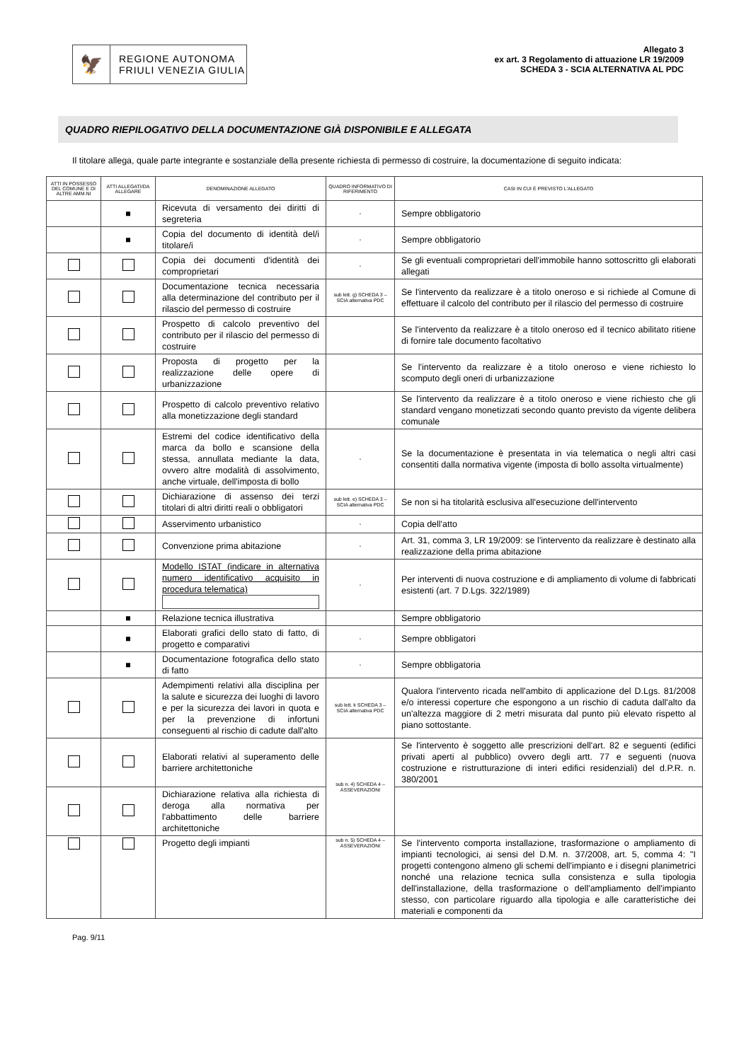🦅
REGIONE AUTONOMA
FRIULI VENEZIA GIULIA
Allegato 3
ex art. 3 Regolamento di attuazione LR 19/2009
SCHEDA 3 - SCIA ALTERNATIVA AL PDC
QUADRO RIEPILOGATIVO DELLA DOCUMENTAZIONE GIÀ DISPONIBILE E ALLEGATA
Il titolare allega, quale parte integrante e sostanziale della presente richiesta di permesso di costruire, la documentazione di seguito indicata:
| ATTI IN POSSESSO DEL COMUNE E DI ALTRE AMM.NI | ATTI ALLEGATI/DA ALLEGARE | DENOMINAZIONE ALLEGATO | QUADRO INFORMATIVO DI RIFERIMENTO | CASI IN CUI È PREVISTO L'ALLEGATO |
| --- | --- | --- | --- | --- |
| | ■ | Ricevuta di versamento dei diritti di segreteria | - | Sempre obbligatorio |
| | ■ | Copia del documento di identità del/i titolare/i | - | Sempre obbligatorio |
| | | Copia dei documenti d'identità dei comproprietari | - | Se gli eventuali comproprietari dell'immobile hanno sottoscritto gli elaborati allegati |
| | | Documentazione tecnica necessaria alla determinazione del contributo per il rilascio del permesso di costruire | sub lett. g) SCHEDA 3 – SCIA alternativa PDC | Se l'intervento da realizzare è a titolo oneroso e si richiede al Comune di effettuare il calcolo del contributo per il rilascio del permesso di costruire |
| | | Prospetto di calcolo preventivo del contributo per il rilascio del permesso di costruire | | Se l'intervento da realizzare è a titolo oneroso ed il tecnico abilitato ritiene di fornire tale documento facoltativo |
| | | Proposta di progetto per la realizzazione delle opere di urbanizzazione | | Se l'intervento da realizzare è a titolo oneroso e viene richiesto lo scomputo degli oneri di urbanizzazione |
| | | Prospetto di calcolo preventivo relativo alla monetizzazione degli standard | | Se l'intervento da realizzare è a titolo oneroso e viene richiesto che gli standard vengano monetizzati secondo quanto previsto da vigente delibera comunale |
| | | Estremi del codice identificativo della marca da bollo e scansione della stessa, annullata mediante la data, ovvero altre modalità di assolvimento, anche virtuale, dell'imposta di bollo | - | Se la documentazione è presentata in via telematica o negli altri casi consentiti dalla normativa vigente (imposta di bollo assolta virtualmente) |
| | | Dichiarazione di assenso dei terzi titolari di altri diritti reali o obbligatori | sub lett. e) SCHEDA 3 –SCIA alternativa PDC | Se non si ha titolarità esclusiva all'esecuzione dell'intervento |
| | | Asservimento urbanistico | - | Copia dell'atto |
| | | Convenzione prima abitazione | - | Art. 31, comma 3, LR 19/2009: se l'intervento da realizzare è destinato alla realizzazione della prima abitazione |
| | | Modello ISTAT (indicare in alternativa numero identificativo acquisito in procedura telematica) | - | Per interventi di nuova costruzione e di ampliamento di volume di fabbricati esistenti (art. 7 D.Lgs. 322/1989) |
| | ■ | Relazione tecnica illustrativa | | Sempre obbligatorio |
| | ■ | Elaborati grafici dello stato di fatto, di progetto e comparativi | - | Sempre obbligatori |
| | ■ | Documentazione fotografica dello stato di fatto | - | Sempre obbligatoria |
| | | Adempimenti relativi alla disciplina per la salute e sicurezza dei luoghi di lavoro e per la sicurezza dei lavori in quota e per la prevenzione di infortuni conseguenti al rischio di cadute dall'alto | sub lett. k SCHEDA 3 –SCIA alternativa PDC | Qualora l'intervento ricada nell'ambito di applicazione del D.Lgs. 81/2008 e/o interessi coperture che espongono a un rischio di caduta dall'alto da un'altezza maggiore di 2 metri misurata dal punto più elevato rispetto al piano sottostante. |
| | | Elaborati relativi al superamento delle barriere architettoniche | sub n. 4) SCHEDA 4 – ASSEVERAZIONI | Se l'intervento è soggetto alle prescrizioni dell'art. 82 e seguenti (edifici privati aperti al pubblico) ovvero degli artt. 77 e seguenti (nuova costruzione e ristrutturazione di interi edifici residenziali) del d.P.R. n. 380/2001 |
| | | Dichiarazione relativa alla richiesta di deroga alla normativa per l'abbattimento delle barriere architettoniche | | |
| | | Progetto degli impianti | sub n. 5) SCHEDA 4 – ASSEVERAZIONI | Se l'intervento comporta installazione, trasformazione o ampliamento di impianti tecnologici, ai sensi del D.M. n. 37/2008, art. 5, comma 4: "I progetti contengono almeno gli schemi dell'impianto e i disegni planimetrici nonché una relazione tecnica sulla consistenza e sulla tipologia dell'installazione, della trasformazione o dell'ampliamento dell'impianto stesso, con particolare riguardo alla tipologia e alle caratteristiche dei materiali e componenti da |
Pag. 9/11